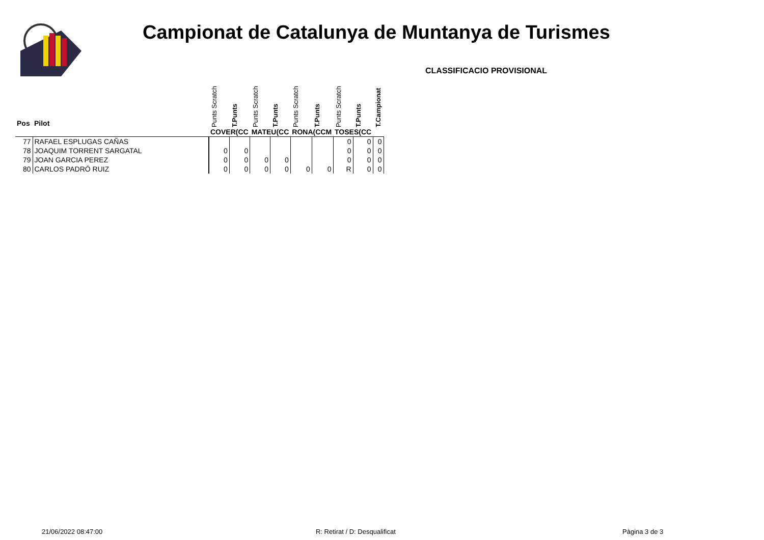Campionat de Catalunya de Muntanya de Turismes
CLASSIFICACIO PROVISIONAL
| Pos | Pilot | Punts Scratch | T.Punts | Punts Scratch | T.Punts | Punts Scratch | T.Punts | Punts Scratch | T.Punts | T.Campionat |
| | | COVER(CC | | MATEU(CC | | RONA(CCM | | TOSES(CC | | |
| 77 | RAFAEL ESPLUGAS CAÑAS | | | | | | | 0 | 0 | 0 |
| 78 | JOAQUIM TORRENT SARGATAL | 0 | 0 | | | | | 0 | 0 | 0 |
| 79 | JOAN GARCIA PEREZ | 0 | 0 | 0 | 0 | | | 0 | 0 | 0 |
| 80 | CARLOS PADRÓ RUIZ | 0 | 0 | 0 | 0 | 0 | 0 | R | 0 | 0 |
21/06/2022 08:47:00 R: Retirat / D: Desqualificat Pàgina 3 de 3